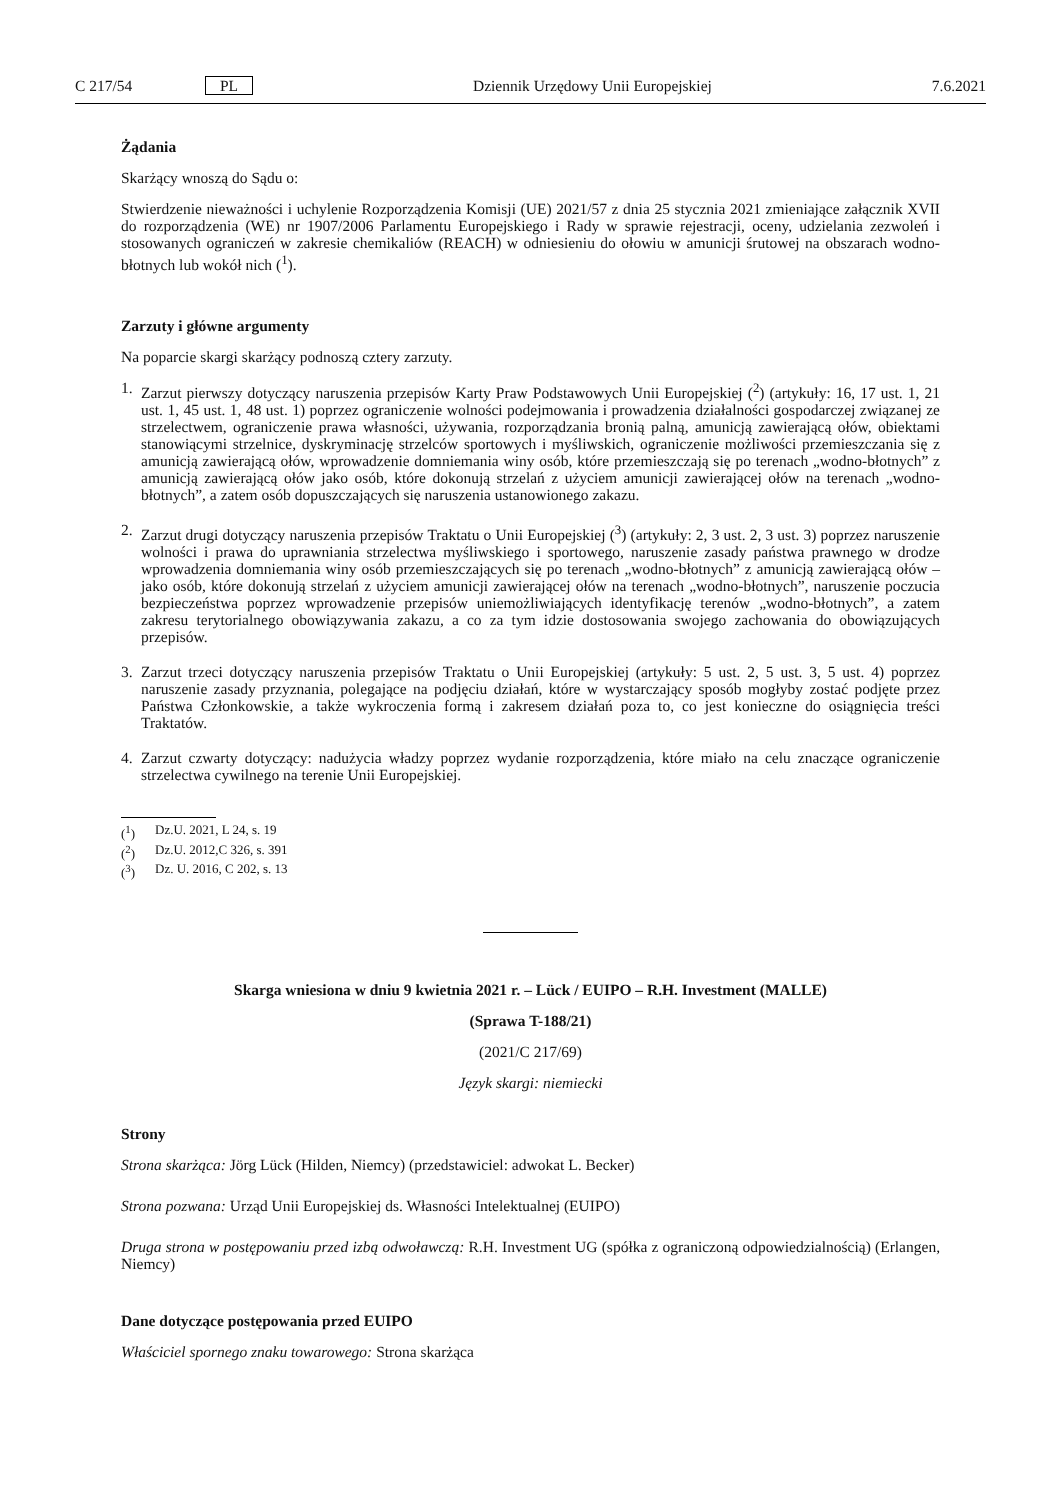C 217/54 PL Dziennik Urzędowy Unii Europejskiej 7.6.2021
Żądania
Skarżący wnoszą do Sądu o:
Stwierdzenie nieważności i uchylenie Rozporządzenia Komisji (UE) 2021/57 z dnia 25 stycznia 2021 zmieniające załącznik XVII do rozporządzenia (WE) nr 1907/2006 Parlamentu Europejskiego i Rady w sprawie rejestracji, oceny, udzielania zezwoleń i stosowanych ograniczeń w zakresie chemikaliów (REACH) w odniesieniu do ołowiu w amunicji śrutowej na obszarach wodno-błotnych lub wokół nich (<sup>1</sup>).
Zarzuty i główne argumenty
Na poparcie skargi skarżący podnoszą cztery zarzuty.
1. Zarzut pierwszy dotyczący naruszenia przepisów Karty Praw Podstawowych Unii Europejskiej (<sup>2</sup>) (artykuły: 16, 17 ust. 1, 21 ust. 1, 45 ust. 1, 48 ust. 1) poprzez ograniczenie wolności podejmowania i prowadzenia działalności gospodarczej związanej ze strzelectwem, ograniczenie prawa własności, używania, rozporządzania bronią palną, amunicją zawierającą ołów, obiektami stanowiącymi strzelnice, dyskryminację strzelców sportowych i myśliwskich, ograniczenie możliwości przemieszczania się z amunicją zawierającą ołów, wprowadzenie domniemania winy osób, które przemieszczają się po terenach „wodno-błotnych” z amunicją zawierającą ołów jako osób, które dokonują strzelań z użyciem amunicji zawierającej ołów na terenach „wodno-błotnych”, a zatem osób dopuszczających się naruszenia ustanowionego zakazu.
2. Zarzut drugi dotyczący naruszenia przepisów Traktatu o Unii Europejskiej (<sup>3</sup>) (artykuły: 2, 3 ust. 2, 3 ust. 3) poprzez naruszenie wolności i prawa do uprawniania strzelectwa myśliwskiego i sportowego, naruszenie zasady państwa prawnego w drodze wprowadzenia domniemania winy osób przemieszczających się po terenach „wodno-błotnych” z amunicją zawierającą ołów – jako osób, które dokonują strzelań z użyciem amunicji zawierającej ołów na terenach „wodno-błotnych”, naruszenie poczucia bezpieczeństwa poprzez wprowadzenie przepisów uniemożliwiających identyfikację terenów „wodno-błotnych”, a zatem zakresu terytorialnego obowiązywania zakazu, a co za tym idzie dostosowania swojego zachowania do obowiązujących przepisów.
3. Zarzut trzeci dotyczący naruszenia przepisów Traktatu o Unii Europejskiej (artykuły: 5 ust. 2, 5 ust. 3, 5 ust. 4) poprzez naruszenie zasady przyznania, polegające na podjęciu działań, które w wystarczający sposób mogłyby zostać podjęte przez Państwa Członkowskie, a także wykroczenia formą i zakresem działań poza to, co jest konieczne do osiągnięcia treści Traktatów.
4. Zarzut czwarty dotyczący: nadużycia władzy poprzez wydanie rozporządzenia, które miało na celu znaczące ograniczenie strzelectwa cywilnego na terenie Unii Europejskiej.
(<sup>1</sup>) Dz.U. 2021, L 24, s. 19
(<sup>2</sup>) Dz.U. 2012,C 326, s. 391
(<sup>3</sup>) Dz. U. 2016, C 202, s. 13
Skarga wniesiona w dniu 9 kwietnia 2021 r. – Lück / EUIPO – R.H. Investment (MALLE)
(Sprawa T-188/21)
(2021/C 217/69)
Język skargi: niemiecki
Strony
Strona skarżąca: Jörg Lück (Hilden, Niemcy) (przedstawiciel: adwokat L. Becker)
Strona pozwana: Urząd Unii Europejskiej ds. Własności Intelektualnej (EUIPO)
Druga strona w postępowaniu przed izbą odwoławczą: R.H. Investment UG (spółka z ograniczoną odpowiedzialnością) (Erlangen, Niemcy)
Dane dotyczące postępowania przed EUIPO
Właściciel spornego znaku towarowego: Strona skarżąca